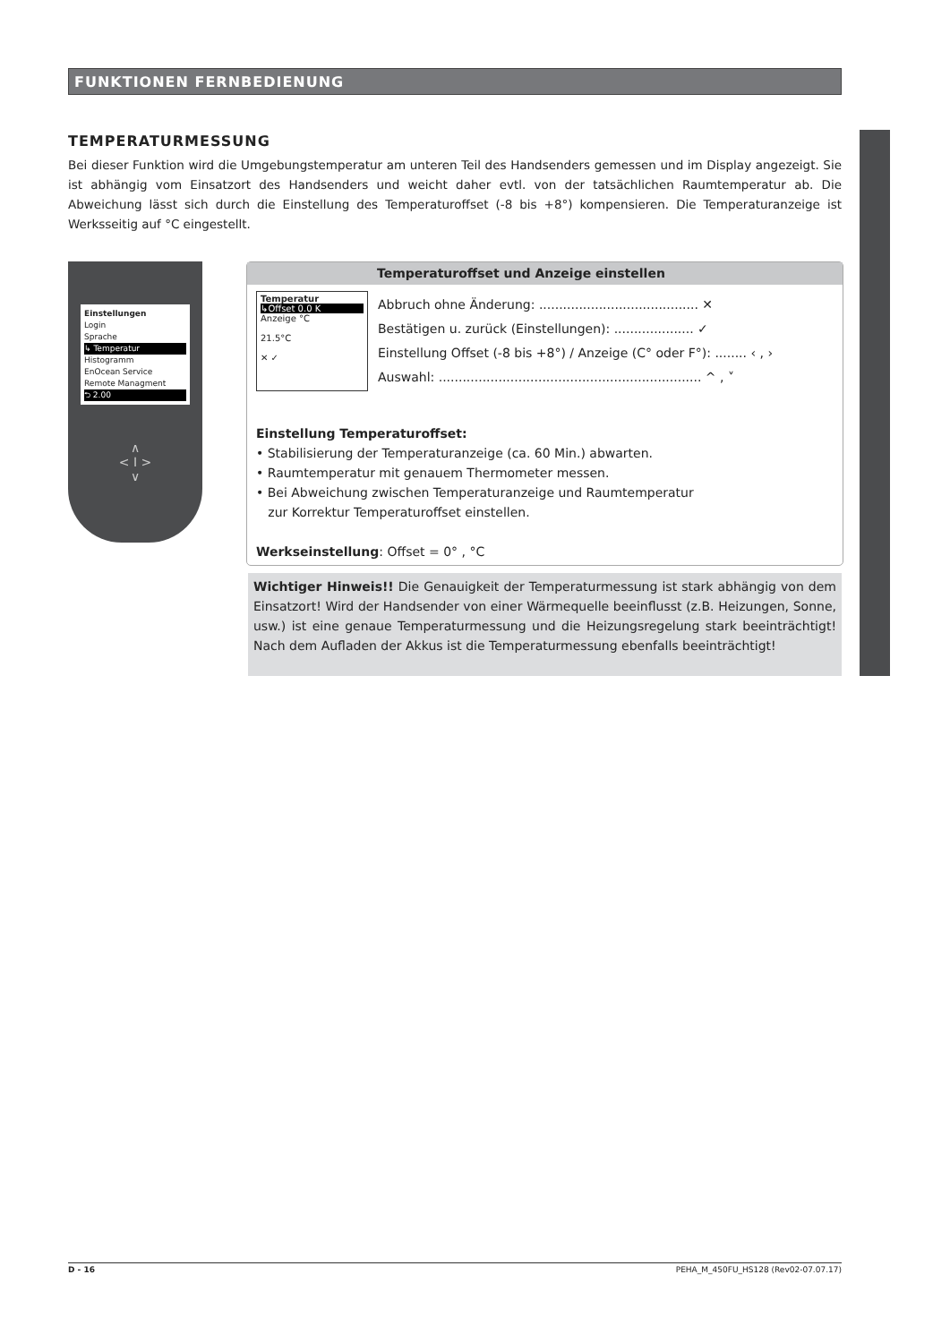FUNKTIONEN FERNBEDIENUNG
TEMPERATURMESSUNG
Bei dieser Funktion wird die Umgebungstemperatur am unteren Teil des Handsenders gemessen und im Display angezeigt. Sie ist abhängig vom Einsatzort des Handsenders und weicht daher evtl. von der tatsächlichen Raumtemperatur ab. Die Abweichung lässt sich durch die Einstellung des Temperaturoffset (-8 bis +8°) kompensieren. Die Temperaturanzeige ist Werksseitig auf °C eingestellt.
Einstellungen
Login
Sprache
↳ Temperatur
Histogramm
EnOcean Service
Remote Managment
⮌ 2.00
∧
< I >
∨
Temperaturoffset und Anzeige einstellen
Temperatur
↳Offset 0.0 K
Anzeige °C
21.5°C
✕ ✓
Abbruch ohne Änderung: ........................................ ✕
Bestätigen u. zurück (Einstellungen): .................... ✓
Einstellung Offset (-8 bis +8°) / Anzeige (C° oder F°): ........ ‹ , ›
Auswahl: .................................................................. ^ , ˅
Einstellung Temperaturoffset:
• Stabilisierung der Temperaturanzeige (ca. 60 Min.) abwarten.
• Raumtemperatur mit genauem Thermometer messen.
• Bei Abweichung zwischen Temperaturanzeige und Raumtemperatur
zur Korrektur Temperaturoffset einstellen.
Werkseinstellung: Offset = 0° , °C
Wichtiger Hinweis!! Die Genauigkeit der Temperaturmessung ist stark abhängig von dem Einsatzort! Wird der Handsender von einer Wärmequelle beeinflusst (z.B. Heizungen, Sonne, usw.) ist eine genaue Temperaturmessung und die Heizungsregelung stark beeinträchtigt! Nach dem Aufladen der Akkus ist die Temperaturmessung ebenfalls beeinträchtigt!
D - 16 PEHA_M_450FU_HS128 (Rev02-07.07.17)